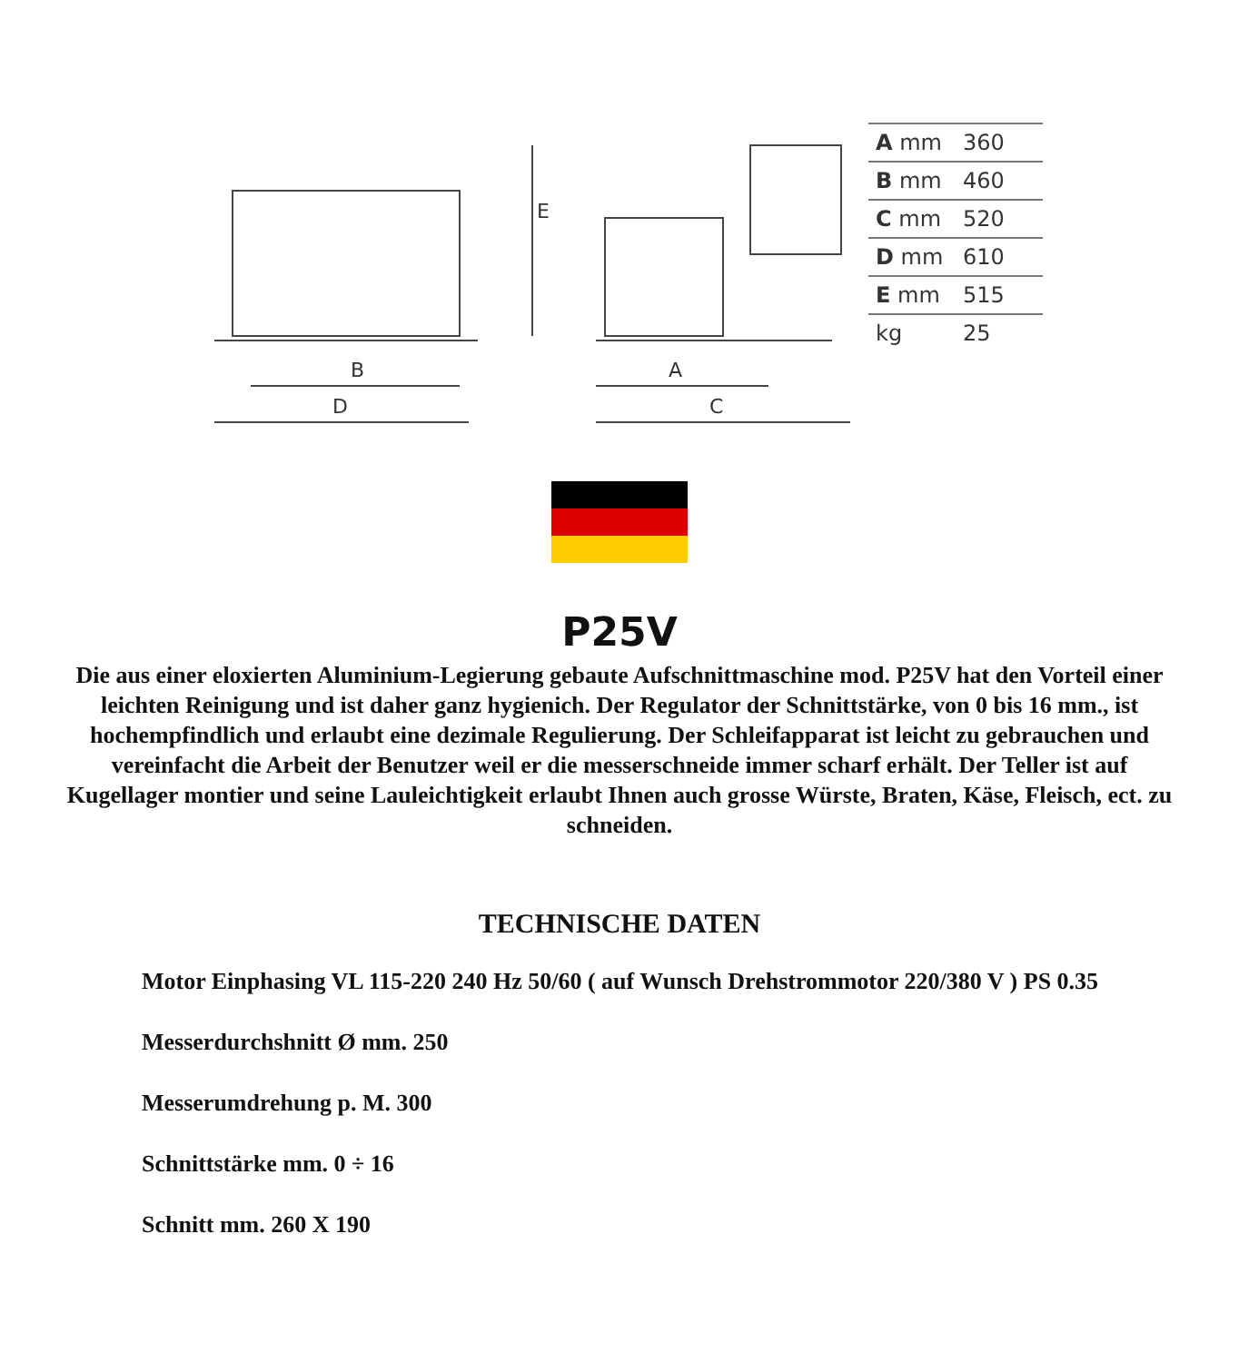B
D
A
C
E
| A mm | 360 |
| B mm | 460 |
| C mm | 520 |
| D mm | 610 |
| E mm | 515 |
| kg | 25 |
P25V
Die aus einer eloxierten Aluminium-Legierung gebaute Aufschnittmaschine mod. P25V hat den Vorteil einer leichten Reinigung und ist daher ganz hygienich. Der Regulator der Schnittstärke, von 0 bis 16 mm., ist hochempfindlich und erlaubt eine dezimale Regulierung. Der Schleifapparat ist leicht zu gebrauchen und vereinfacht die Arbeit der Benutzer weil er die messerschneide immer scharf erhält. Der Teller ist auf Kugellager montier und seine Lauleichtigkeit erlaubt Ihnen auch grosse Würste, Braten, Käse, Fleisch, ect. zu schneiden.
TECHNISCHE DATEN
Motor Einphasing VL 115-220 240 Hz 50/60 ( auf Wunsch Drehstrommotor 220/380 V ) PS 0.35
Messerdurchshnitt Ø mm. 250
Messerumdrehung p. M. 300
Schnittstärke mm. 0 ÷ 16
Schnitt mm. 260 X 190